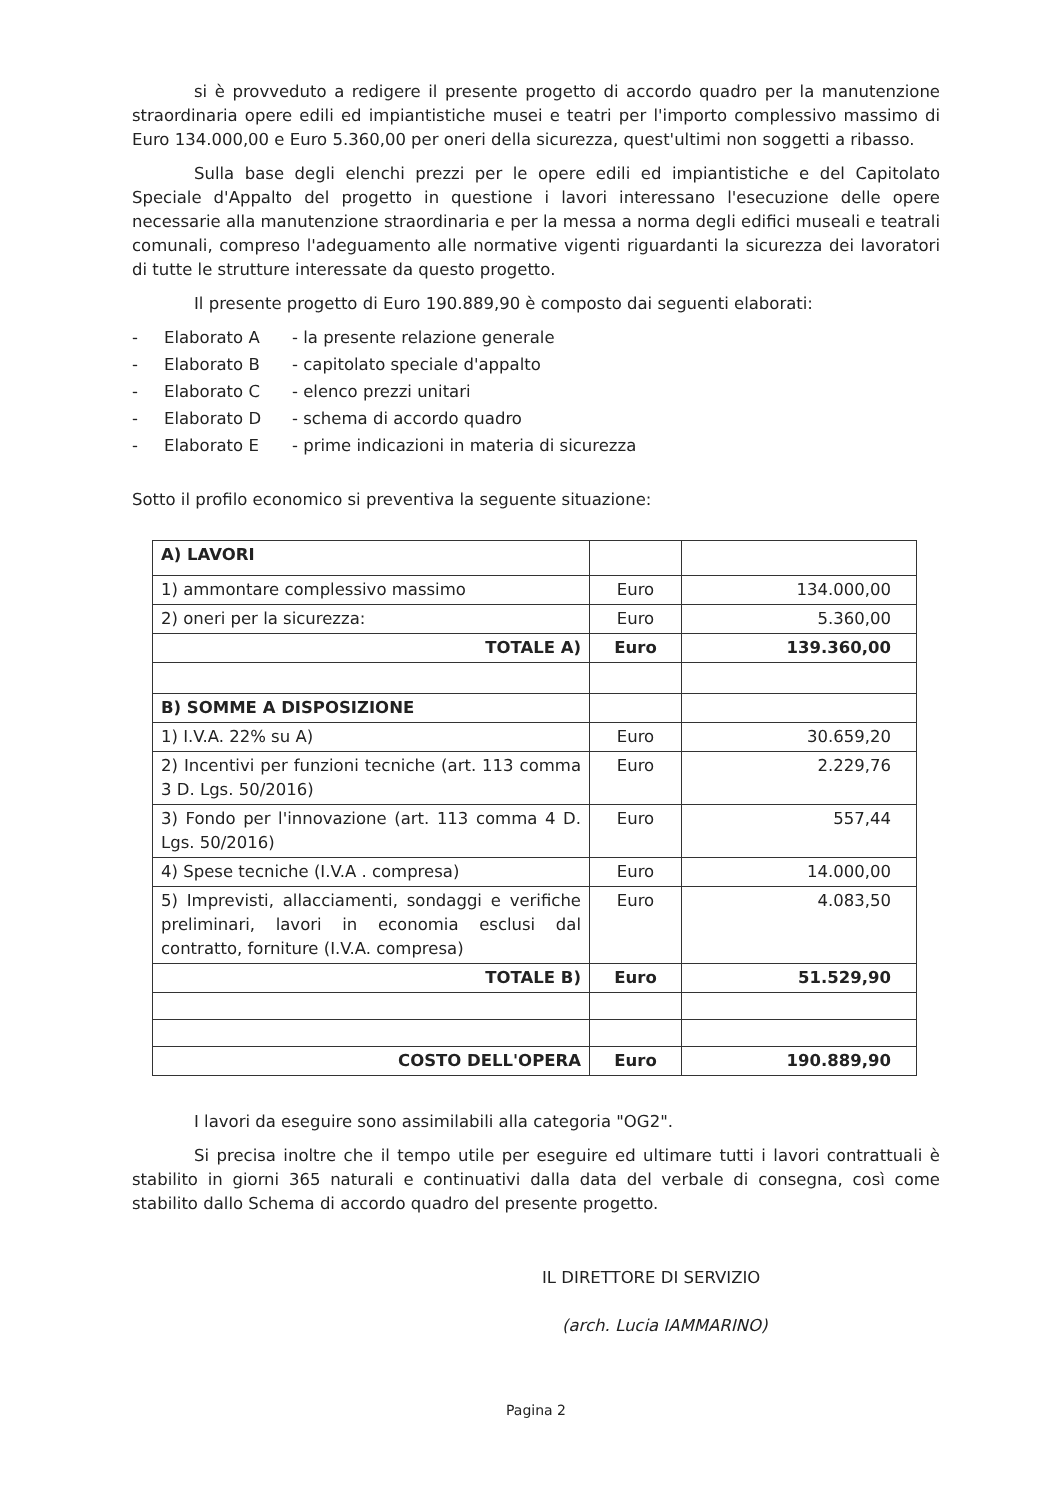si è provveduto a redigere il presente progetto di accordo quadro per la manutenzione straordinaria opere edili ed impiantistiche musei e teatri per l'importo complessivo massimo di Euro 134.000,00 e Euro 5.360,00 per oneri della sicurezza, quest'ultimi non soggetti a ribasso.
Sulla base degli elenchi prezzi per le opere edili ed impiantistiche e del Capitolato Speciale d'Appalto del progetto in questione i lavori interessano l'esecuzione delle opere necessarie alla manutenzione straordinaria e per la messa a norma degli edifici museali e teatrali comunali, compreso l'adeguamento alle normative vigenti riguardanti la sicurezza dei lavoratori di tutte le strutture interessate da questo progetto.
Il presente progetto di Euro 190.889,90 è composto dai seguenti elaborati:
- Elaborato A - la presente relazione generale
- Elaborato B - capitolato speciale d'appalto
- Elaborato C - elenco prezzi unitari
- Elaborato D - schema di accordo quadro
- Elaborato E - prime indicazioni in materia di sicurezza
Sotto il profilo economico si preventiva la seguente situazione:
| A) LAVORI | | |
| 1) ammontare complessivo massimo | Euro | 134.000,00 |
| 2) oneri per la sicurezza: | Euro | 5.360,00 |
| TOTALE A) | Euro | 139.360,00 |
| B) SOMME A DISPOSIZIONE | | |
| 1) I.V.A. 22% su A) | Euro | 30.659,20 |
| 2) Incentivi per funzioni tecniche (art. 113 comma 3 D. Lgs. 50/2016) | Euro | 2.229,76 |
| 3) Fondo per l'innovazione (art. 113 comma 4 D. Lgs. 50/2016) | Euro | 557,44 |
| 4) Spese tecniche (I.V.A . compresa) | Euro | 14.000,00 |
| 5) Imprevisti, allacciamenti, sondaggi e verifiche preliminari, lavori in economia esclusi dal contratto, forniture (I.V.A. compresa) | Euro | 4.083,50 |
| TOTALE B) | Euro | 51.529,90 |
| COSTO DELL'OPERA | Euro | 190.889,90 |
I lavori da eseguire sono assimilabili alla categoria "OG2".
Si precisa inoltre che il tempo utile per eseguire ed ultimare tutti i lavori contrattuali è stabilito in giorni 365 naturali e continuativi dalla data del verbale di consegna, così come stabilito dallo Schema di accordo quadro del presente progetto.
IL DIRETTORE DI SERVIZIO
(arch. Lucia IAMMARINO)
Pagina 2